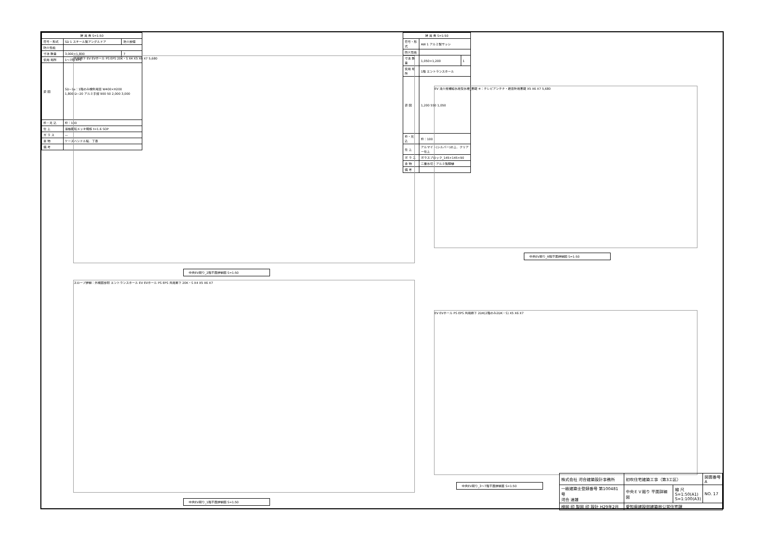| 建 具 表 S=1:50 | | |
| --- | --- | --- |
| 符号・形式 | SD 1 スチール製アングルドア | 防火設備 |
| 防火性能 | | |
| 寸法 数量 | 3,000×1,800 | 7 |
| 使用 場所 | 1～7階 EPS | |
| 姿 図 | SD−1a：1階のみ検針用窓 W400×H200 1,800 D−20 アルミ手摺 900 50 2,000 3,000 | |
| 枠・見 込 | 枠：100 | |
| 仕 上 | 溶融亜鉛メッキ鋼板 t=1.6 SOP | |
| ガ ラ ス | — | |
| 金 物 | ケースハンドル錠、丁番 | |
| 備 考 | | |
| 建 具 表 S=1:50 | | |
| --- | --- | --- |
| 符号・形式 | AW 1 アルミ製サッシ | |
| 防火性能 | | |
| 寸法 数量 | 1,050×1,200 | 1 |
| 使用 場所 | 1階 エントランスホール | |
| 姿 図 | 1,200 550 1,050 | |
| 枠・見 込 | 枠：100 | |
| 仕 上 | アルマイト(シルバー)の上、クリアー仕上 | |
| ガ ラ ス | ガラスブロック_145×145×90 | |
| 金 物 | 二重水切・アルミ製額縁 | |
| 備 考 | | |
共用廊下 EV EVホール PS EPS 20K・S X4 X5 X6 X7 5,680
中央EV廻り_2階平面詳細図 S=1:50
EV 消火栓補給水用受水槽_基礎 ※：テレビアンテナ・避雷針用基礎 X5 X6 X7 5,680
中央EV廻り_R階平面詳細図 S=1:50
スロープ詳細：外構図参照 エントランスホール EV EVホール PS EPS 共用廊下 20K・S X4 X5 X6 X7
中央EV廻り_1階平面詳細図 S=1:50
EV EVホール PS EPS 共用廊下 2DK(2階のみ2DK・S) X5 X6 X7
中央EV廻り_3～7階平面詳細図 S=1:50
| 株式会社 河合建築設計事務所 | 初吹住宅建築工事（第3工区） | | 図面番号 A |
| 一級建築士登録番号 第100481号 河合 達雄 | 中央ＥＶ廻り 平面詳細図 | 縮 尺 S=1:50(A1) S=1:100(A3) | NO. 17 |
| 検図 印 製図 印 設計 H29年2月 | 愛知県建設部建築局公営住宅課 | | |